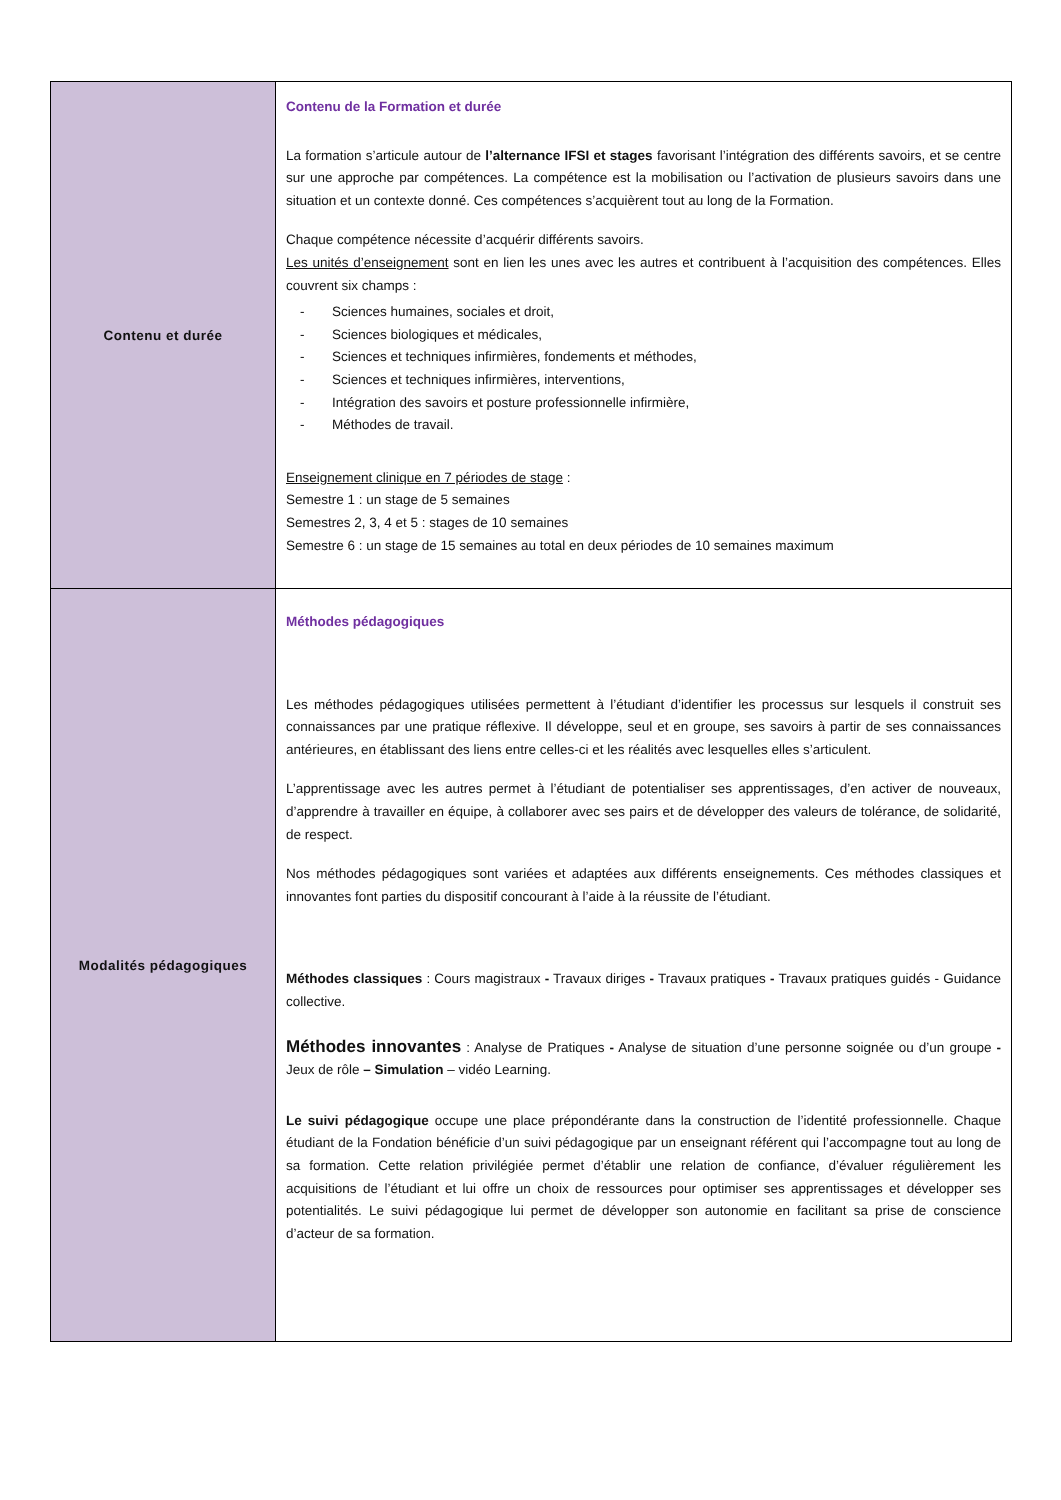| Contenu et durée | Contenu de la Formation et durée La formation s’articule autour de l’alternance IFSI et stages favorisant l’intégration des différents savoirs, et se centre sur une approche par compétences. La compétence est la mobilisation ou l’activation de plusieurs savoirs dans une situation et un contexte donné. Ces compétences s’acquièrent tout au long de la Formation. Chaque compétence nécessite d’acquérir différents savoirs. Les unités d’enseignement sont en lien les unes avec les autres et contribuent à l’acquisition des compétences. Elles couvrent six champs : - Sciences humaines, sociales et droit, - Sciences biologiques et médicales, - Sciences et techniques infirmières, fondements et méthodes, - Sciences et techniques infirmières, interventions, - Intégration des savoirs et posture professionnelle infirmière, - Méthodes de travail. Enseignement clinique en 7 périodes de stage : Semestre 1 : un stage de 5 semaines Semestres 2, 3, 4 et 5 : stages de 10 semaines Semestre 6 : un stage de 15 semaines au total en deux périodes de 10 semaines maximum |
| Modalités pédagogiques | Méthodes pédagogiques Les méthodes pédagogiques utilisées permettent à l’étudiant d’identifier les processus sur lesquels il construit ses connaissances par une pratique réflexive. Il développe, seul et en groupe, ses savoirs à partir de ses connaissances antérieures, en établissant des liens entre celles-ci et les réalités avec lesquelles elles s’articulent. L’apprentissage avec les autres permet à l’étudiant de potentialiser ses apprentissages, d’en activer de nouveaux, d’apprendre à travailler en équipe, à collaborer avec ses pairs et de développer des valeurs de tolérance, de solidarité, de respect. Nos méthodes pédagogiques sont variées et adaptées aux différents enseignements. Ces méthodes classiques et innovantes font parties du dispositif concourant à l’aide à la réussite de l’étudiant. Méthodes classiques : Cours magistraux - Travaux diriges - Travaux pratiques - Travaux pratiques guidés - Guidance collective. Méthodes innovantes : Analyse de Pratiques - Analyse de situation d’une personne soignée ou d’un groupe - Jeux de rôle – Simulation – vidéo Learning. Le suivi pédagogique occupe une place prépondérante dans la construction de l’identité professionnelle. Chaque étudiant de la Fondation bénéficie d’un suivi pédagogique par un enseignant référent qui l’accompagne tout au long de sa formation. Cette relation privilégiée permet d’établir une relation de confiance, d’évaluer régulièrement les acquisitions de l’étudiant et lui offre un choix de ressources pour optimiser ses apprentissages et développer ses potentialités. Le suivi pédagogique lui permet de développer son autonomie en facilitant sa prise de conscience d’acteur de sa formation. |